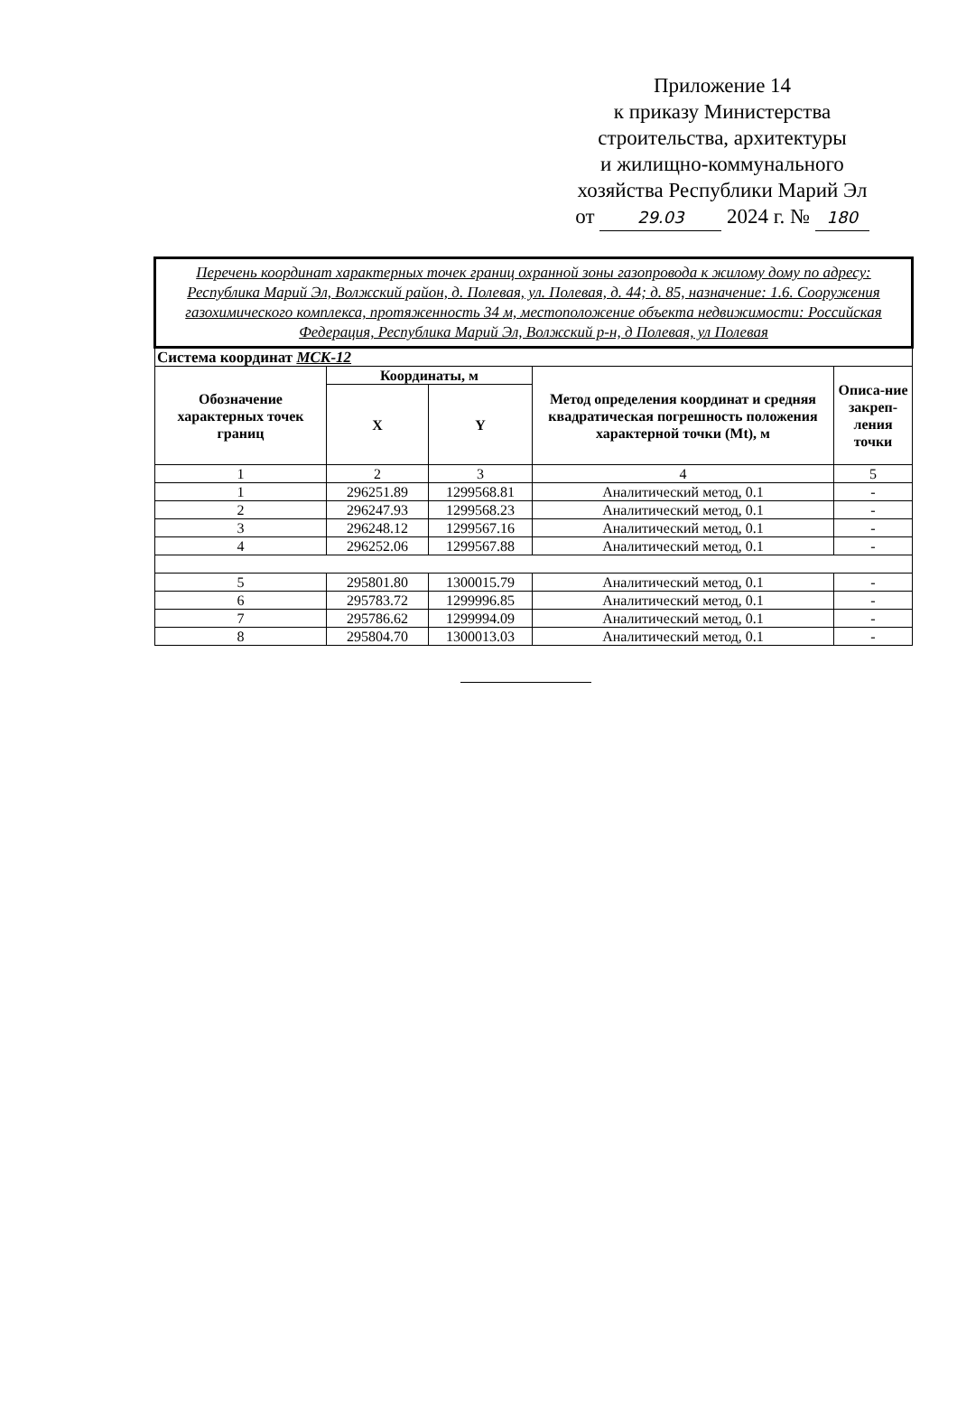Приложение 14
к приказу Министерства
строительства, архитектуры
и жилищно-коммунального
хозяйства Республики Марий Эл
от 29.03 2024 г. № 180
| Перечень координат характерных точек границ охранной зоны газопровода к жилому дому по адресу: Республика Марий Эл, Волжский район, д. Полевая, ул. Полевая, д. 44; д. 85, назначение: 1.6. Сооружения газохимического комплекса, протяженность 34 м, местоположение объекта недвижимости: Российская Федерация, Республика Марий Эл, Волжский р-н, д Полевая, ул Полевая | | | | |
| Система координат МСК-12 | | | | |
| Обозначение характерных точек границ | Координаты, м | | Метод определения координат и средняя квадратическая погрешность положения характерной точки (Mt), м | Описа-ние закреп-ления точки |
| | X | Y | | |
| 1 | 2 | 3 | 4 | 5 |
| 1 | 296251.89 | 1299568.81 | Аналитический метод, 0.1 | - |
| 2 | 296247.93 | 1299568.23 | Аналитический метод, 0.1 | - |
| 3 | 296248.12 | 1299567.16 | Аналитический метод, 0.1 | - |
| 4 | 296252.06 | 1299567.88 | Аналитический метод, 0.1 | - |
| 5 | 295801.80 | 1300015.79 | Аналитический метод, 0.1 | - |
| 6 | 295783.72 | 1299996.85 | Аналитический метод, 0.1 | - |
| 7 | 295786.62 | 1299994.09 | Аналитический метод, 0.1 | - |
| 8 | 295804.70 | 1300013.03 | Аналитический метод, 0.1 | - |